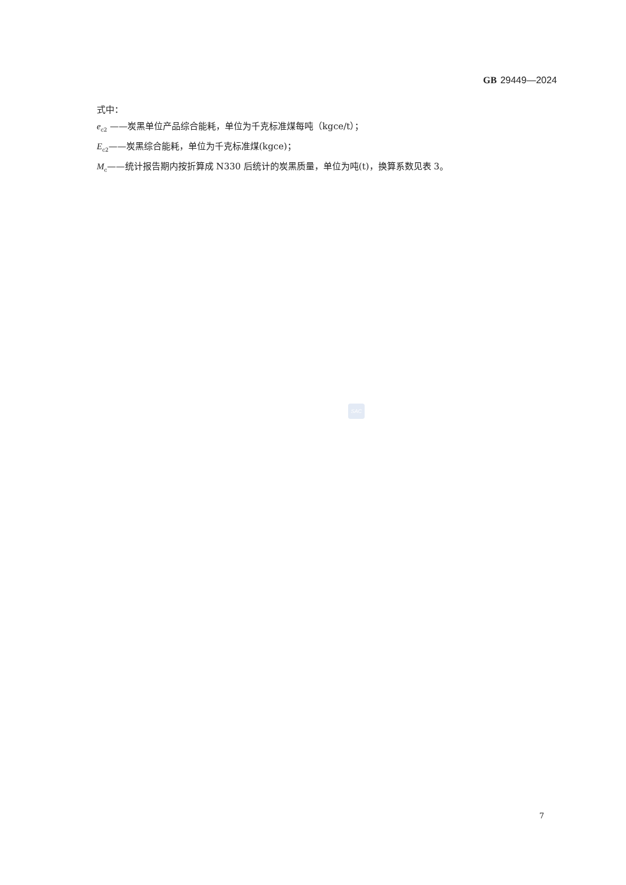GB 29449—2024
式中：
e<sub>c2</sub> ——炭黑单位产品综合能耗，单位为千克标准煤每吨（kgce/t）；
E<sub>c2</sub>——炭黑综合能耗，单位为千克标准煤(kgce)；
M<sub>c</sub>——统计报告期内按折算成 N330 后统计的炭黑质量，单位为吨(t)，换算系数见表 3。
SAC
7